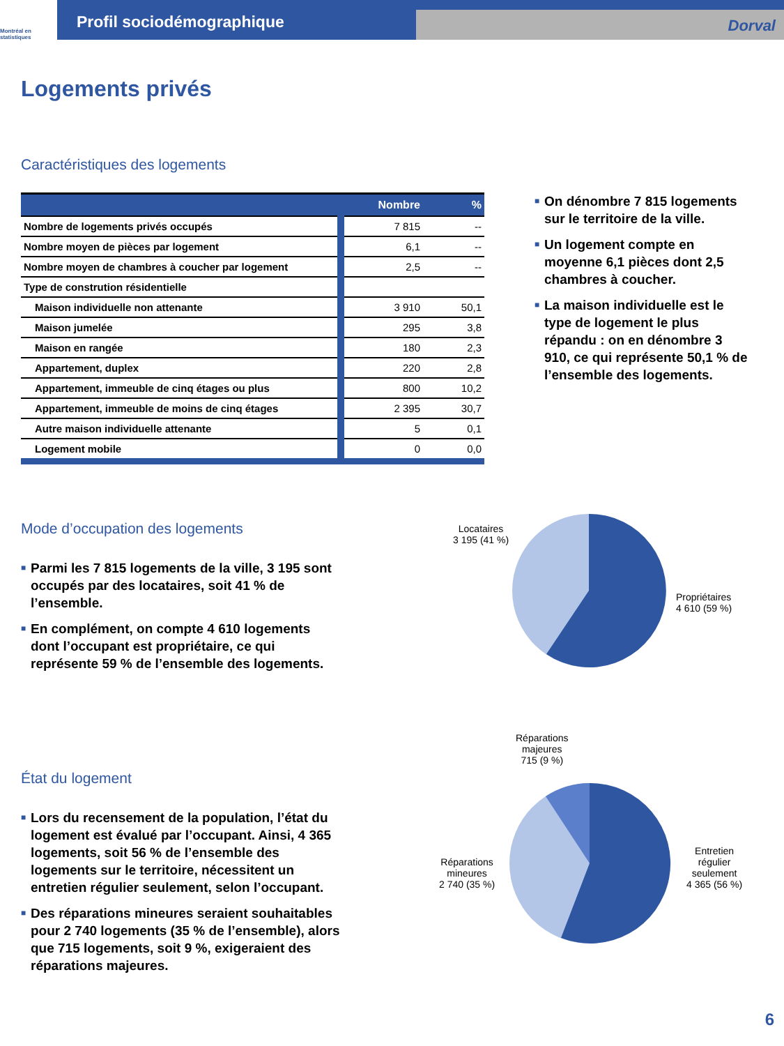Montréal en statistiques
Profil sociodémographique
Dorval
Logements privés
Caractéristiques des logements
| | Nombre | % |
| --- | --- | --- |
| Nombre de logements privés occupés | 7 815 | -- |
| Nombre moyen de pièces par logement | 6,1 | -- |
| Nombre moyen de chambres à coucher par logement | 2,5 | -- |
| Type de constrution résidentielle | | |
| Maison individuelle non attenante | 3 910 | 50,1 |
| Maison jumelée | 295 | 3,8 |
| Maison en rangée | 180 | 2,3 |
| Appartement, duplex | 220 | 2,8 |
| Appartement, immeuble de cinq étages ou plus | 800 | 10,2 |
| Appartement, immeuble de moins de cinq étages | 2 395 | 30,7 |
| Autre maison individuelle attenante | 5 | 0,1 |
| Logement mobile | 0 | 0,0 |
■ On dénombre 7 815 logements sur le territoire de la ville.
■ Un logement compte en moyenne 6,1 pièces dont 2,5 chambres à coucher.
■ La maison individuelle est le type de logement le plus répandu : on en dénombre 3 910, ce qui représente 50,1 % de l’ensemble des logements.
Mode d’occupation des logements
■ Parmi les 7 815 logements de la ville, 3 195 sont occupés par des locataires, soit 41 % de l’ensemble.
■ En complément, on compte 4 610 logements dont l’occupant est propriétaire, ce qui représente 59 % de l’ensemble des logements.
Locataires
3 195 (41 %)
Propriétaires
4 610 (59 %)
État du logement
■ Lors du recensement de la population, l’état du logement est évalué par l’occupant. Ainsi, 4 365 logements, soit 56 % de l’ensemble des logements sur le territoire, nécessitent un entretien régulier seulement, selon l’occupant.
■ Des réparations mineures seraient souhaitables pour 2 740 logements (35 % de l’ensemble), alors que 715 logements, soit 9 %, exigeraient des réparations majeures.
Réparations
majeures
715 (9 %)
Réparations
mineures
2 740 (35 %)
Entretien
régulier
seulement
4 365 (56 %)
6